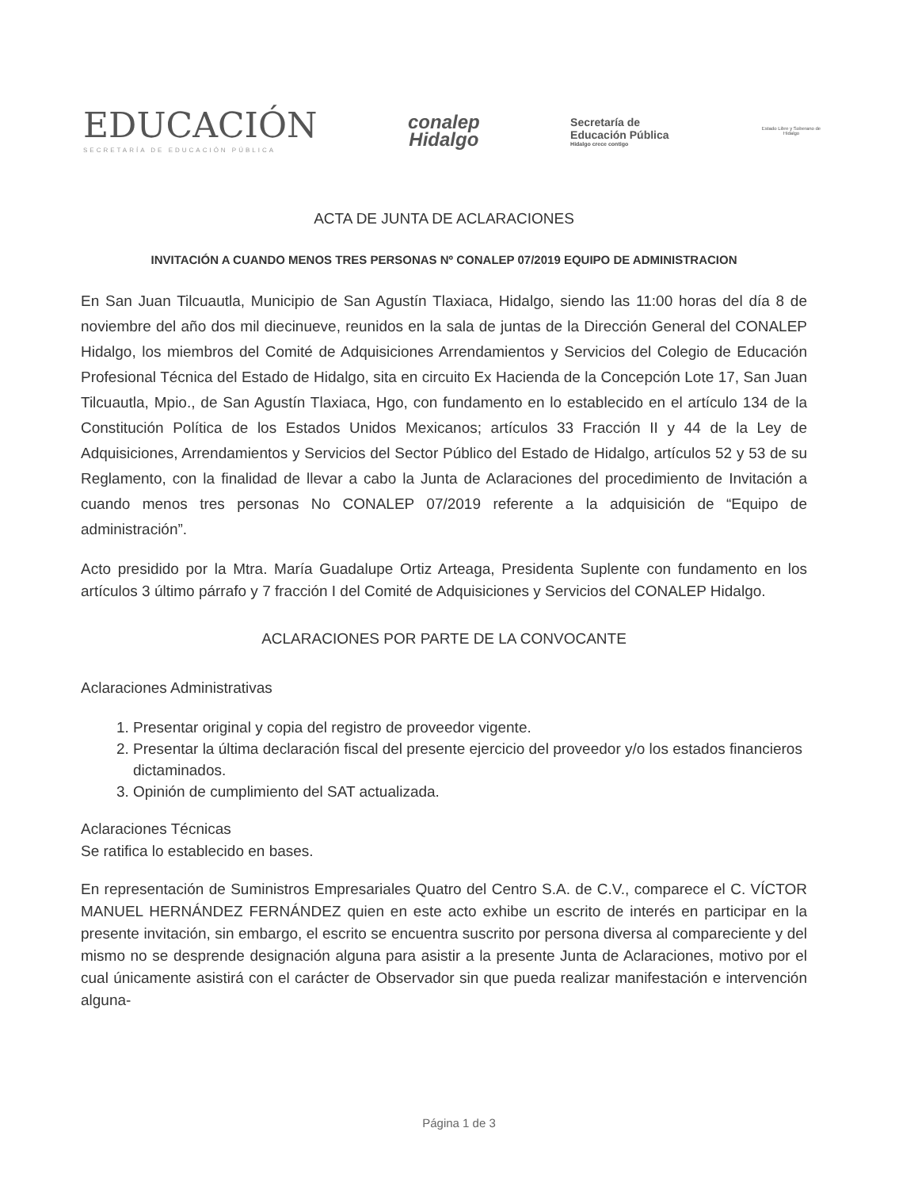EDUCACIÓN
SECRETARÍA DE EDUCACIÓN PÚBLICA
conalep
Hidalgo
Secretaría de
Educación Pública
Hidalgo crece contigo
Estado Libre y Soberano de Hidalgo
ACTA DE JUNTA DE ACLARACIONES
INVITACIÓN A CUANDO MENOS TRES PERSONAS Nº CONALEP 07/2019 EQUIPO DE ADMINISTRACION
En San Juan Tilcuautla, Municipio de San Agustín Tlaxiaca, Hidalgo, siendo las 11:00 horas del día 8 de noviembre del año dos mil diecinueve, reunidos en la sala de juntas de la Dirección General del CONALEP Hidalgo, los miembros del Comité de Adquisiciones Arrendamientos y Servicios del Colegio de Educación Profesional Técnica del Estado de Hidalgo, sita en circuito Ex Hacienda de la Concepción Lote 17, San Juan Tilcuautla, Mpio., de San Agustín Tlaxiaca, Hgo, con fundamento en lo establecido en el artículo 134 de la Constitución Política de los Estados Unidos Mexicanos; artículos 33 Fracción II y 44 de la Ley de Adquisiciones, Arrendamientos y Servicios del Sector Público del Estado de Hidalgo, artículos 52 y 53 de su Reglamento, con la finalidad de llevar a cabo la Junta de Aclaraciones del procedimiento de Invitación a cuando menos tres personas No CONALEP 07/2019 referente a la adquisición de “Equipo de administración”.
Acto presidido por la Mtra. María Guadalupe Ortiz Arteaga, Presidenta Suplente con fundamento en los artículos 3 último párrafo y 7 fracción I del Comité de Adquisiciones y Servicios del CONALEP Hidalgo.
ACLARACIONES POR PARTE DE LA CONVOCANTE
Aclaraciones Administrativas
1. Presentar original y copia del registro de proveedor vigente.
2. Presentar la última declaración fiscal del presente ejercicio del proveedor y/o los estados financieros dictaminados.
3. Opinión de cumplimiento del SAT actualizada.
Aclaraciones Técnicas
Se ratifica lo establecido en bases.
En representación de Suministros Empresariales Quatro del Centro S.A. de C.V., comparece el C. VÍCTOR MANUEL HERNÁNDEZ FERNÁNDEZ quien en este acto exhibe un escrito de interés en participar en la presente invitación, sin embargo, el escrito se encuentra suscrito por persona diversa al compareciente y del mismo no se desprende designación alguna para asistir a la presente Junta de Aclaraciones, motivo por el cual únicamente asistirá con el carácter de Observador sin que pueda realizar manifestación e intervención alguna-
Página 1 de 3